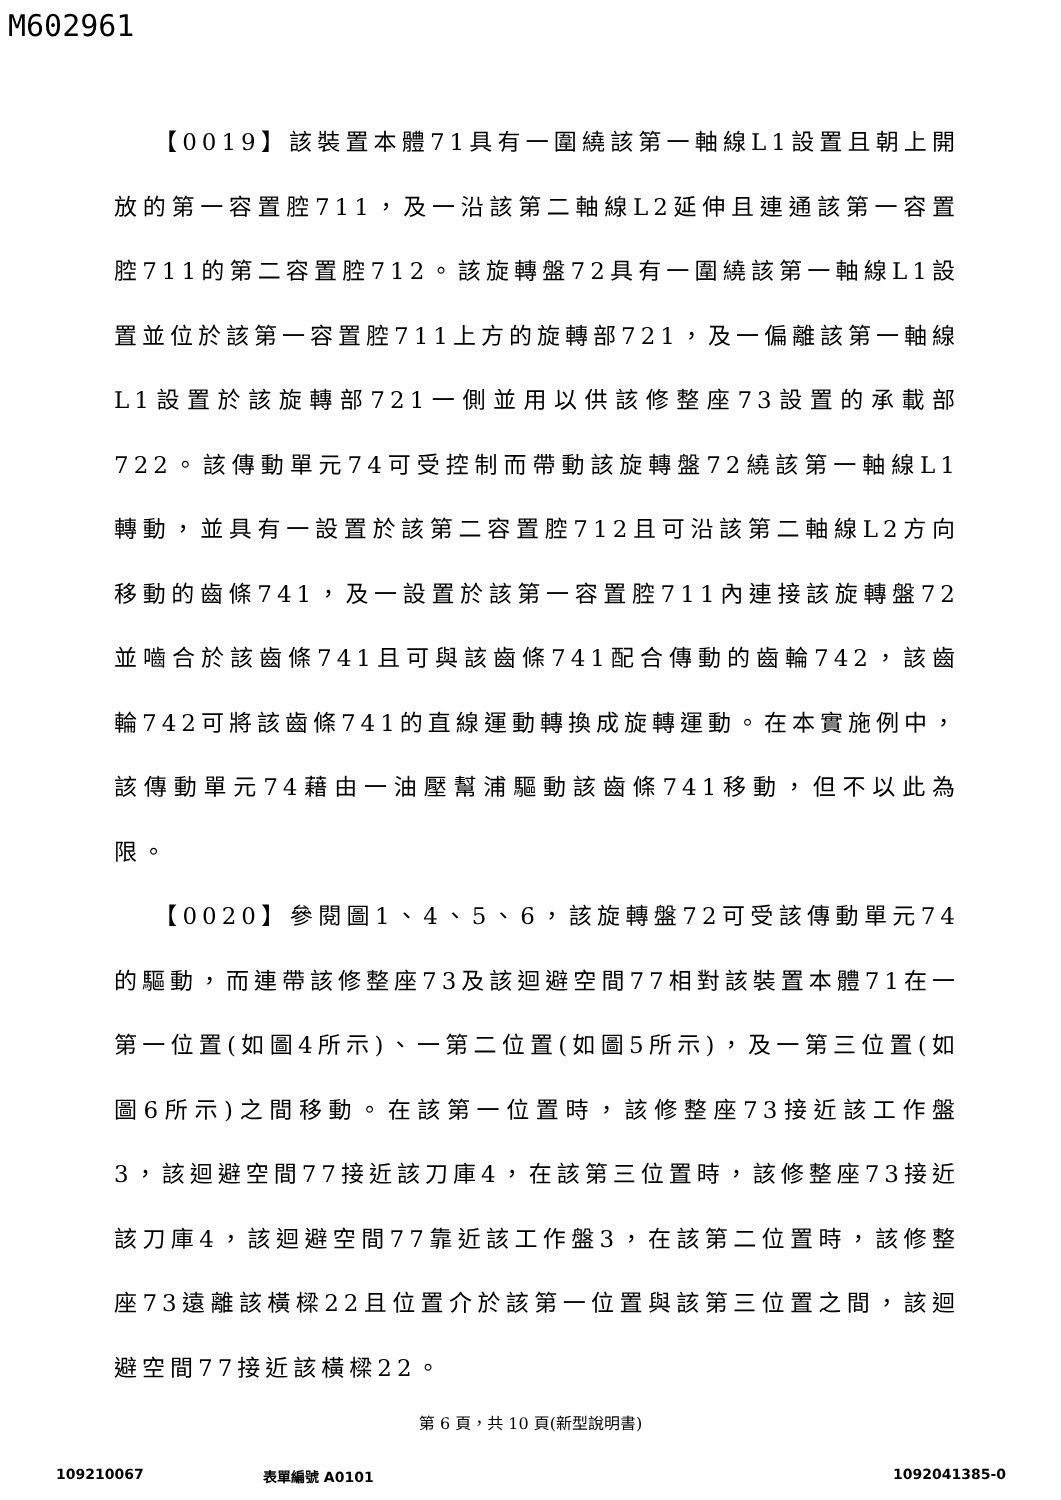M602961
【0019】該裝置本體71具有一圍繞該第一軸線L1設置且朝上開放的第一容置腔711，及一沿該第二軸線L2延伸且連通該第一容置腔711的第二容置腔712。該旋轉盤72具有一圍繞該第一軸線L1設置並位於該第一容置腔711上方的旋轉部721，及一偏離該第一軸線L1設置於該旋轉部721一側並用以供該修整座73設置的承載部722。該傳動單元74可受控制而帶動該旋轉盤72繞該第一軸線L1轉動，並具有一設置於該第二容置腔712且可沿該第二軸線L2方向移動的齒條741，及一設置於該第一容置腔711內連接該旋轉盤72並嚙合於該齒條741且可與該齒條741配合傳動的齒輪742，該齒輪742可將該齒條741的直線運動轉換成旋轉運動。在本實施例中，該傳動單元74藉由一油壓幫浦驅動該齒條741移動，但不以此為限。
【0020】參閱圖1、4、5、6，該旋轉盤72可受該傳動單元74的驅動，而連帶該修整座73及該迴避空間77相對該裝置本體71在一第一位置(如圖4所示)、一第二位置(如圖5所示)，及一第三位置(如圖6所示)之間移動。在該第一位置時，該修整座73接近該工作盤3，該迴避空間77接近該刀庫4，在該第三位置時，該修整座73接近該刀庫4，該迴避空間77靠近該工作盤3，在該第二位置時，該修整座73遠離該橫樑22且位置介於該第一位置與該第三位置之間，該迴避空間77接近該橫樑22。
第 6 頁，共 10 頁(新型說明書)
109210067 表單編號 A0101 1092041385-0